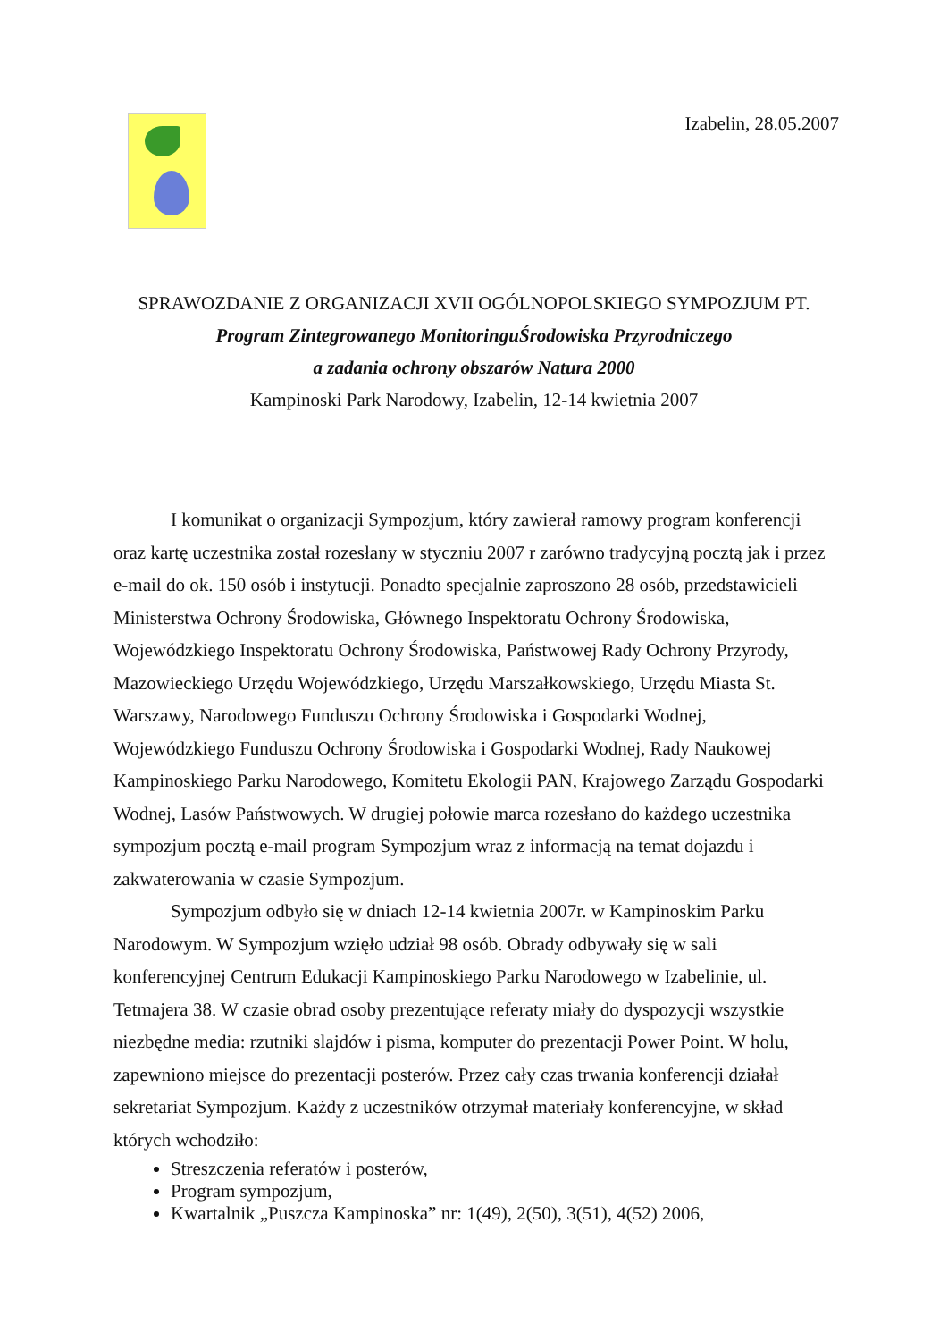Izabelin, 28.05.2007
SPRAWOZDANIE Z ORGANIZACJI XVII OGÓLNOPOLSKIEGO SYMPOZJUM PT.
Program Zintegrowanego MonitoringuŚrodowiska Przyrodniczego
a zadania ochrony obszarów Natura 2000
Kampinoski Park Narodowy, Izabelin, 12-14 kwietnia 2007
I komunikat o organizacji Sympozjum, który zawierał ramowy program konferencji oraz kartę uczestnika został rozesłany w styczniu 2007 r zarówno tradycyjną pocztą jak i przez e-mail do ok. 150 osób i instytucji. Ponadto specjalnie zaproszono 28 osób, przedstawicieli Ministerstwa Ochrony Środowiska, Głównego Inspektoratu Ochrony Środowiska, Wojewódzkiego Inspektoratu Ochrony Środowiska, Państwowej Rady Ochrony Przyrody, Mazowieckiego Urzędu Wojewódzkiego, Urzędu Marszałkowskiego, Urzędu Miasta St. Warszawy, Narodowego Funduszu Ochrony Środowiska i Gospodarki Wodnej, Wojewódzkiego Funduszu Ochrony Środowiska i Gospodarki Wodnej, Rady Naukowej Kampinoskiego Parku Narodowego, Komitetu Ekologii PAN, Krajowego Zarządu Gospodarki Wodnej, Lasów Państwowych. W drugiej połowie marca rozesłano do każdego uczestnika sympozjum pocztą e-mail program Sympozjum wraz z informacją na temat dojazdu i zakwaterowania w czasie Sympozjum.
Sympozjum odbyło się w dniach 12-14 kwietnia 2007r. w Kampinoskim Parku Narodowym. W Sympozjum wzięło udział 98 osób. Obrady odbywały się w sali konferencyjnej Centrum Edukacji Kampinoskiego Parku Narodowego w Izabelinie, ul. Tetmajera 38. W czasie obrad osoby prezentujące referaty miały do dyspozycji wszystkie niezbędne media: rzutniki slajdów i pisma, komputer do prezentacji Power Point. W holu, zapewniono miejsce do prezentacji posterów. Przez cały czas trwania konferencji działał sekretariat Sympozjum. Każdy z uczestników otrzymał materiały konferencyjne, w skład których wchodziło:
Streszczenia referatów i posterów,
Program sympozjum,
Kwartalnik „Puszcza Kampinoska” nr: 1(49), 2(50), 3(51), 4(52) 2006,